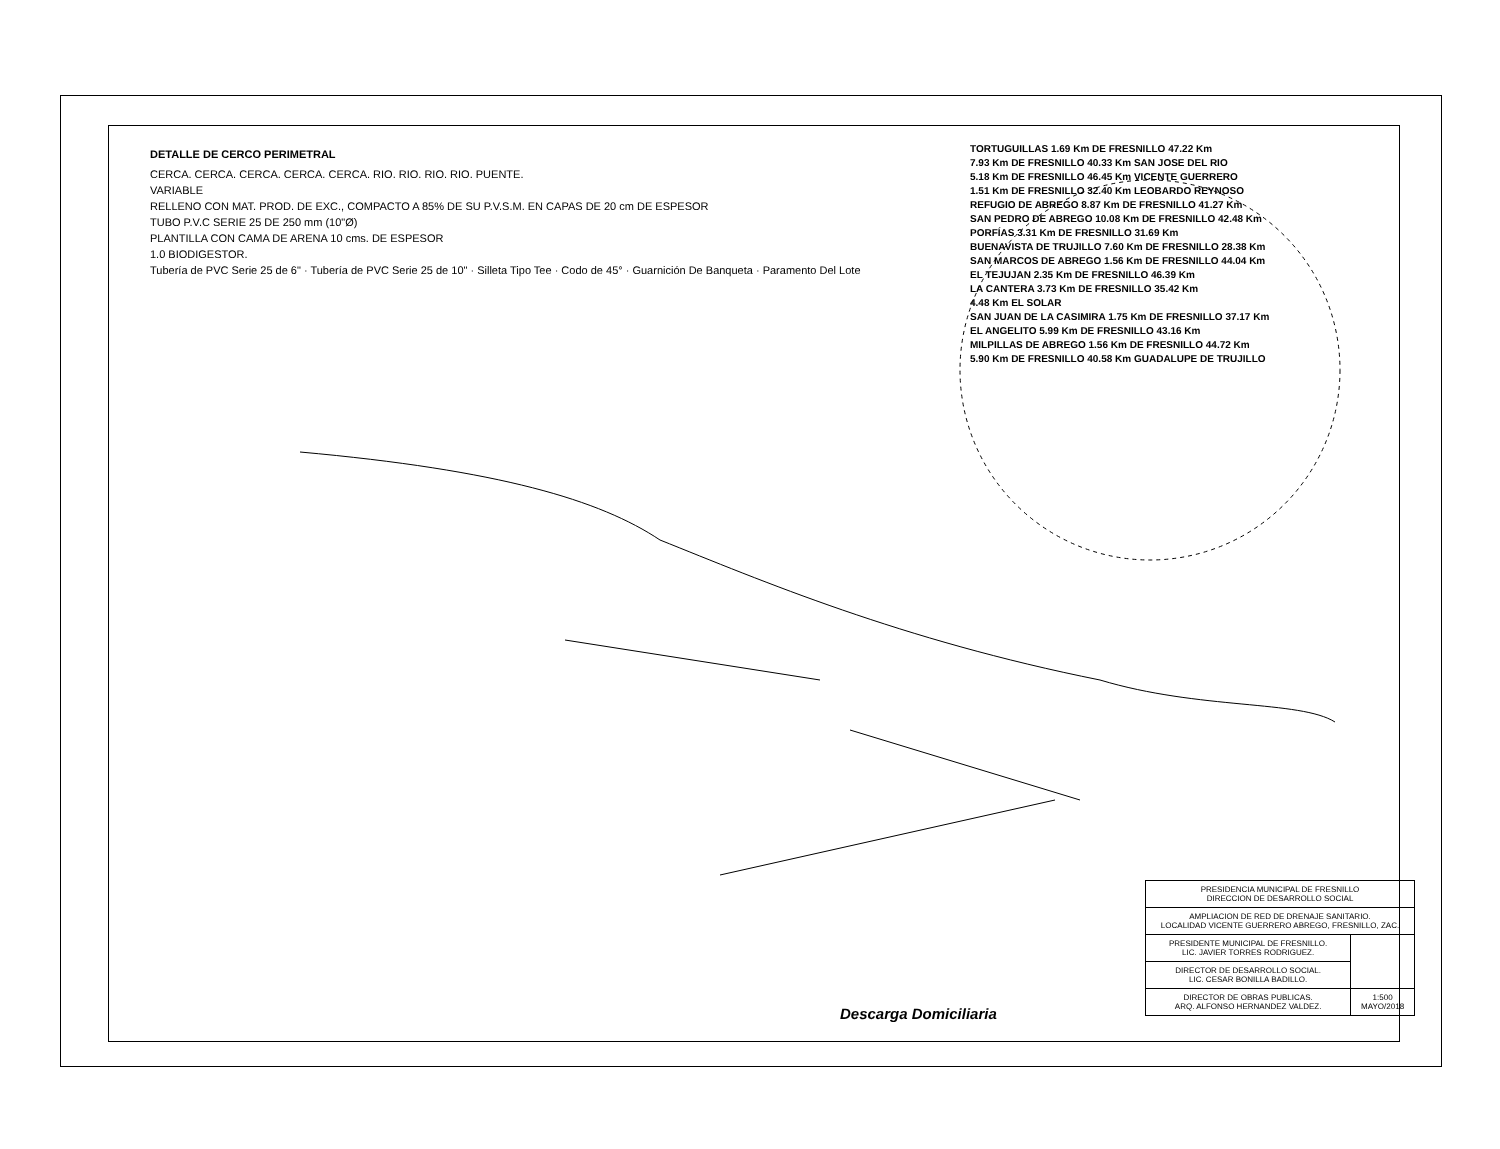DETALLE DE CERCO PERIMETRAL
CERCA. CERCA. CERCA. CERCA. CERCA. RIO. RIO. RIO. RIO. PUENTE.
VARIABLE
RELLENO CON MAT. PROD. DE EXC., COMPACTO A 85% DE SU P.V.S.M. EN CAPAS DE 20 cm DE ESPESOR
TUBO P.V.C SERIE 25 DE 250 mm (10"Ø)
PLANTILLA CON CAMA DE ARENA 10 cms. DE ESPESOR
1.0 BIODIGESTOR.
Tubería de PVC Serie 25 de 6" · Tubería de PVC Serie 25 de 10" · Silleta Tipo Tee · Codo de 45° · Guarnición De Banqueta · Paramento Del Lote
TORTUGUILLAS 1.69 Km DE FRESNILLO 47.22 Km
7.93 Km DE FRESNILLO 40.33 Km SAN JOSE DEL RIO
5.18 Km DE FRESNILLO 46.45 Km VICENTE GUERRERO
1.51 Km DE FRESNILLO 32.40 Km LEOBARDO REYNOSO
REFUGIO DE ABREGO 8.87 Km DE FRESNILLO 41.27 Km
SAN PEDRO DE ABREGO 10.08 Km DE FRESNILLO 42.48 Km
PORFÍAS 3.31 Km DE FRESNILLO 31.69 Km
BUENAVISTA DE TRUJILLO 7.60 Km DE FRESNILLO 28.38 Km
SAN MARCOS DE ABREGO 1.56 Km DE FRESNILLO 44.04 Km
EL TEJUJAN 2.35 Km DE FRESNILLO 46.39 Km
LA CANTERA 3.73 Km DE FRESNILLO 35.42 Km
4.48 Km EL SOLAR
SAN JUAN DE LA CASIMIRA 1.75 Km DE FRESNILLO 37.17 Km
EL ANGELITO 5.99 Km DE FRESNILLO 43.16 Km
MILPILLAS DE ABREGO 1.56 Km DE FRESNILLO 44.72 Km
5.90 Km DE FRESNILLO 40.58 Km GUADALUPE DE TRUJILLO
Descarga Domiciliaria
| PRESIDENCIA MUNICIPAL DE FRESNILLO DIRECCION DE DESARROLLO SOCIAL | |
| AMPLIACION DE RED DE DRENAJE SANITARIO. LOCALIDAD VICENTE GUERRERO ABREGO, FRESNILLO, ZAC. | |
| PRESIDENTE MUNICIPAL DE FRESNILLO. LIC. JAVIER TORRES RODRIGUEZ. | |
| DIRECTOR DE DESARROLLO SOCIAL. LIC. CESAR BONILLA BADILLO. | |
| DIRECTOR DE OBRAS PUBLICAS. ARQ. ALFONSO HERNANDEZ VALDEZ. | 1:500 MAYO/2018 |